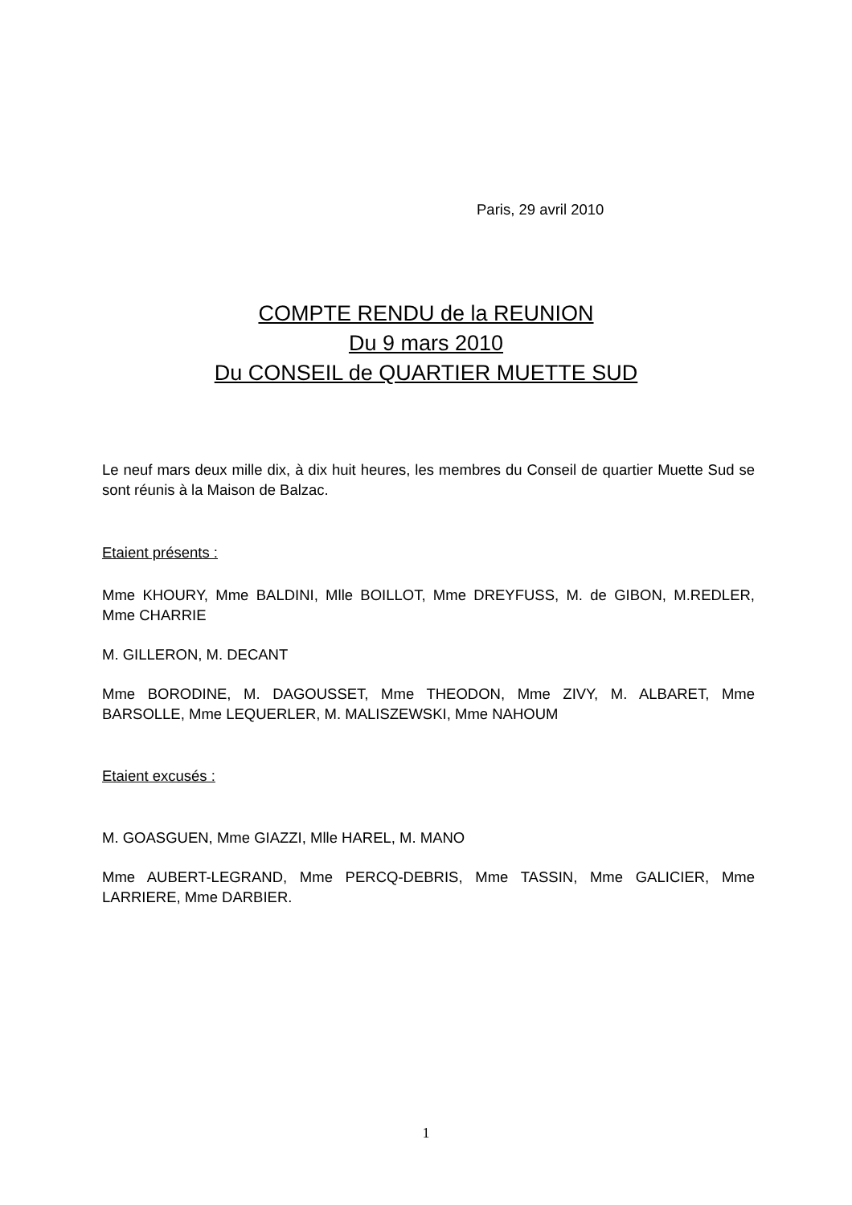Paris, 29 avril 2010
COMPTE RENDU de la REUNION
Du 9 mars 2010
Du CONSEIL de QUARTIER MUETTE SUD
Le neuf mars deux mille dix, à dix huit heures, les membres du Conseil de quartier Muette Sud se sont réunis à la Maison de Balzac.
Etaient présents :
Mme KHOURY, Mme BALDINI, Mlle BOILLOT, Mme DREYFUSS, M. de GIBON, M.REDLER, Mme CHARRIE
M. GILLERON, M. DECANT
Mme BORODINE, M. DAGOUSSET, Mme THEODON, Mme ZIVY, M. ALBARET, Mme BARSOLLE, Mme LEQUERLER, M. MALISZEWSKI, Mme NAHOUM
Etaient excusés :
M. GOASGUEN, Mme GIAZZI, Mlle HAREL, M. MANO
Mme AUBERT-LEGRAND, Mme PERCQ-DEBRIS, Mme TASSIN, Mme GALICIER, Mme LARRIERE, Mme DARBIER.
1